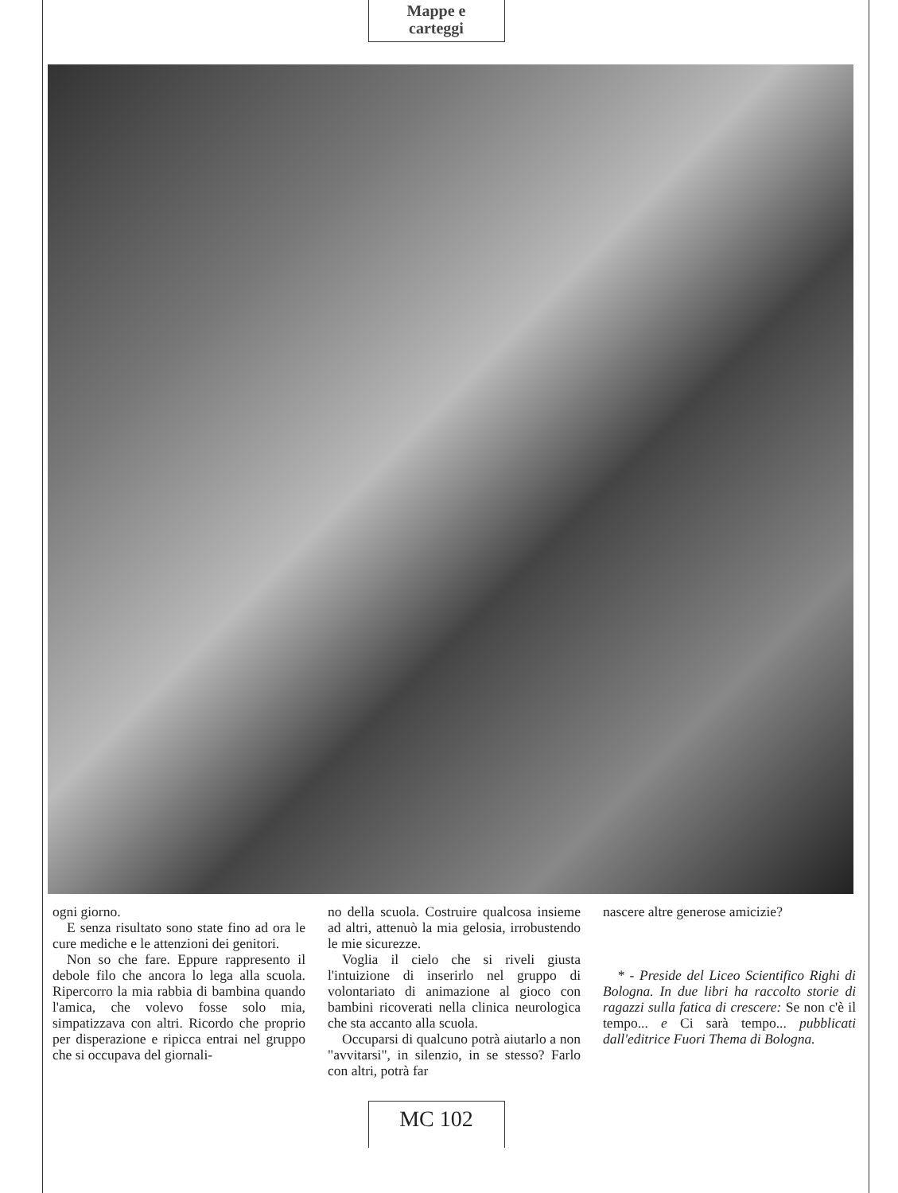Mappe e
carteggi
ogni giorno.
E senza risultato sono state fino ad ora le cure mediche e le attenzioni dei genitori.
Non so che fare. Eppure rappresento il debole filo che ancora lo lega alla scuola. Ripercorro la mia rabbia di bambina quando l'amica, che volevo fosse solo mia, simpatizzava con altri. Ricordo che proprio per disperazione e ripicca entrai nel gruppo che si occupava del giornali-
no della scuola. Costruire qualcosa insieme ad altri, attenuò la mia gelosia, irrobustendo le mie sicurezze.
Voglia il cielo che si riveli giusta l'intuizione di inserirlo nel gruppo di volontariato di animazione al gioco con bambini ricoverati nella clinica neurologica che sta accanto alla scuola.
Occuparsi di qualcuno potrà aiutarlo a non "avvitarsi", in silenzio, in se stesso? Farlo con altri, potrà far
nascere altre generose amicizie?
* - Preside del Liceo Scientifico Righi di Bologna. In due libri ha raccolto storie di ragazzi sulla fatica di crescere: Se non c'è il tempo... e Ci sarà tempo... pubblicati dall'editrice Fuori Thema di Bologna.
MC 102